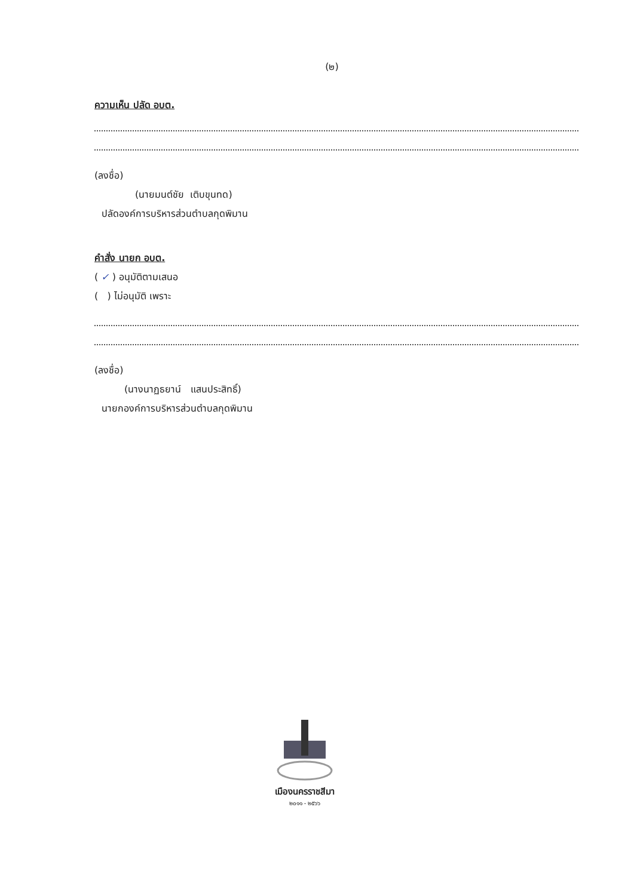(๒)
ความเห็น ปลัด อบต.
(ลงชื่อ)
(นายมนต์ชัย เติบขุนทด)
ปลัดองค์การบริหารส่วนตำบลกุดพิมาน
คำสั่ง นายก อบต.
( ✓ ) อนุมัติตามเสนอ
( ) ไม่อนุมัติ เพราะ
(ลงชื่อ)
(นางนาฏธยาน์ แสนประสิทธิ์)
นายกองค์การบริหารส่วนตำบลกุดพิมาน
เมืองนครราชสีมา
๒๐๑๑ - ๒๕๖๖